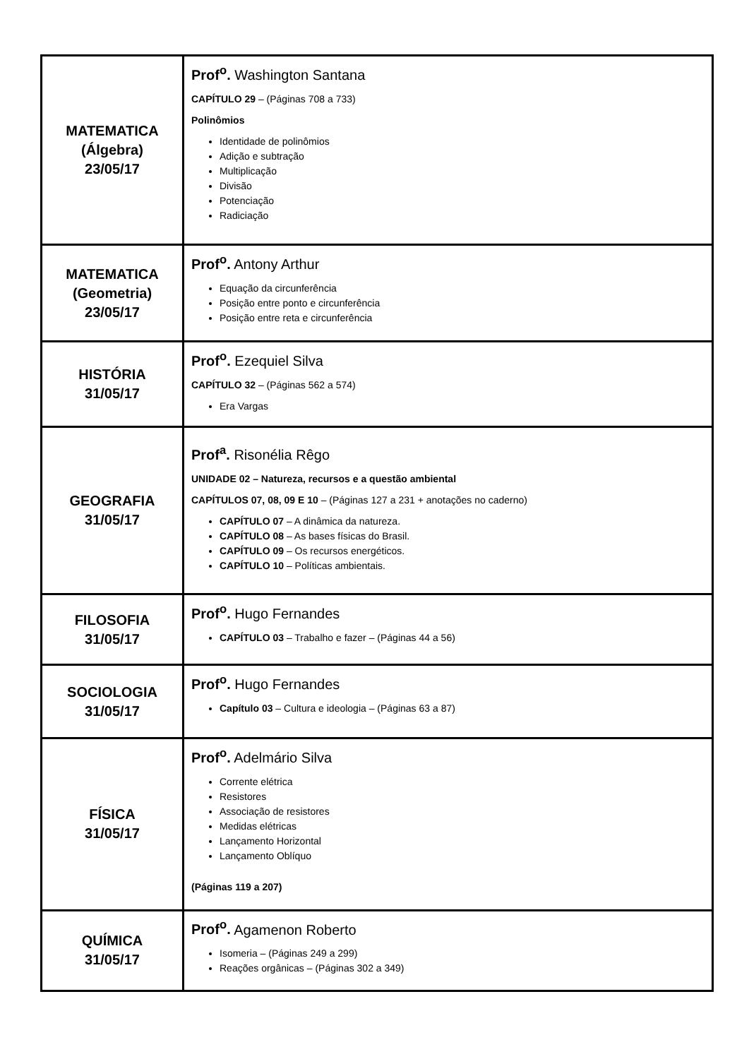| MATEMATICA (Álgebra) 23/05/17 | Prof<sup>o</sup>. Washington Santana CAPÍTULO 29 – (Páginas 708 a 733) Polinômios Identidade de polinômios Adição e subtração Multiplicação Divisão Potenciação Radiciação |
| MATEMATICA (Geometria) 23/05/17 | Prof<sup>o</sup>. Antony Arthur Equação da circunferência Posição entre ponto e circunferência Posição entre reta e circunferência |
| HISTÓRIA 31/05/17 | Prof<sup>o</sup>. Ezequiel Silva CAPÍTULO 32 – (Páginas 562 a 574) Era Vargas |
| GEOGRAFIA 31/05/17 | Prof<sup>a</sup>. Risonélia Rêgo UNIDADE 02 – Natureza, recursos e a questão ambiental CAPÍTULOS 07, 08, 09 E 10 – (Páginas 127 a 231 + anotações no caderno) CAPÍTULO 07 – A dinâmica da natureza. CAPÍTULO 08 – As bases físicas do Brasil. CAPÍTULO 09 – Os recursos energéticos. CAPÍTULO 10 – Políticas ambientais. |
| FILOSOFIA 31/05/17 | Prof<sup>o</sup>. Hugo Fernandes CAPÍTULO 03 – Trabalho e fazer – (Páginas 44 a 56) |
| SOCIOLOGIA 31/05/17 | Prof<sup>o</sup>. Hugo Fernandes Capítulo 03 – Cultura e ideologia – (Páginas 63 a 87) |
| FÍSICA 31/05/17 | Prof<sup>o</sup>. Adelmário Silva Corrente elétrica Resistores Associação de resistores Medidas elétricas Lançamento Horizontal Lançamento Oblíquo (Páginas 119 a 207) |
| QUÍMICA 31/05/17 | Prof<sup>o</sup>. Agamenon Roberto Isomeria – (Páginas 249 a 299) Reações orgânicas – (Páginas 302 a 349) |